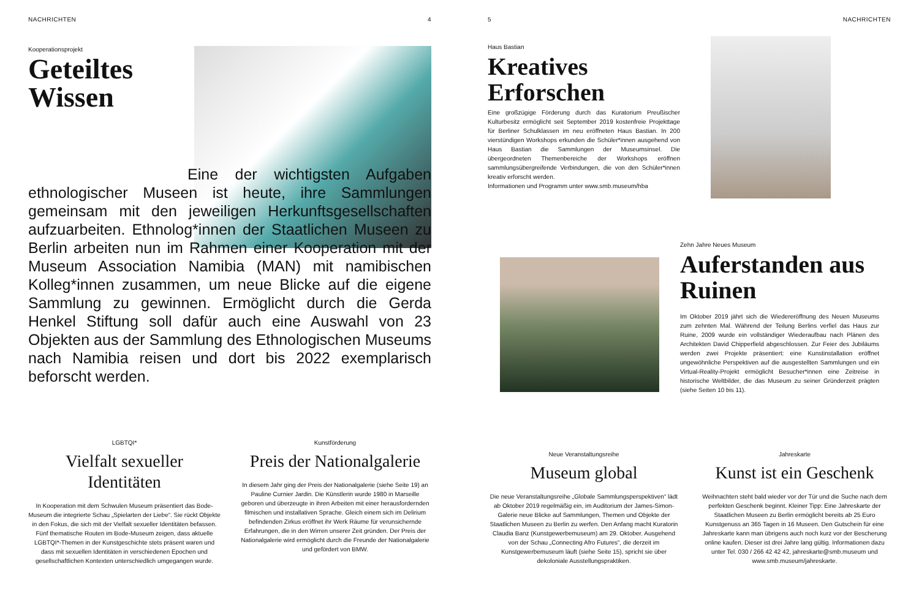NACHRICHTEN 4
Kooperationsprojekt
Geteiltes Wissen
Eine der wichtigsten Aufgaben ethnologischer Museen ist heute, ihre Sammlungen gemeinsam mit den jeweiligen Herkunftsgesellschaften aufzuarbeiten. Ethnolog*innen der Staatlichen Museen zu Berlin arbeiten nun im Rahmen einer Kooperation mit der Museum Association Namibia (MAN) mit namibischen Kolleg*innen zusammen, um neue Blicke auf die eigene Sammlung zu gewinnen. Ermöglicht durch die Gerda Henkel Stiftung soll dafür auch eine Auswahl von 23 Objekten aus der Sammlung des Ethnologischen Museums nach Namibia reisen und dort bis 2022 exemplarisch beforscht werden.
LGBTQI*
Vielfalt sexueller Identitäten
In Kooperation mit dem Schwulen Museum präsentiert das Bode-Museum die integrierte Schau „Spielarten der Liebe“. Sie rückt Objekte in den Fokus, die sich mit der Vielfalt sexueller Identitäten befassen. Fünf thematische Routen im Bode-Museum zeigen, dass aktuelle LGBTQI*-Themen in der Kunstgeschichte stets präsent waren und dass mit sexuellen Identitäten in verschiedenen Epochen und gesellschaftlichen Kontexten unterschiedlich umgegangen wurde.
Kunstförderung
Preis der Nationalgalerie
In diesem Jahr ging der Preis der Nationalgalerie (siehe Seite 19) an Pauline Curnier Jardin. Die Künstlerin wurde 1980 in Marseille geboren und überzeugte in ihren Arbeiten mit einer herausfordernden filmischen und installativen Sprache. Gleich einem sich im Delirium befindenden Zirkus eröffnet ihr Werk Räume für verunsichernde Erfahrungen, die in den Wirren unserer Zeit gründen. Der Preis der Nationalgalerie wird ermöglicht durch die Freunde der Nationalgalerie und gefördert von BMW.
5 NACHRICHTEN
Haus Bastian
Kreatives Erforschen
Eine großzügige Förderung durch das Kuratorium Preußischer Kulturbesitz ermöglicht seit September 2019 kostenfreie Projekttage für Berliner Schulklassen im neu eröffneten Haus Bastian. In 200 vierstündigen Workshops erkunden die Schüler*innen ausgehend von Haus Bastian die Sammlungen der Museumsinsel. Die übergeordneten Themenbereiche der Workshops eröffnen sammlungsübergreifende Verbindungen, die von den Schüler*innen kreativ erforscht werden.
Informationen und Programm unter www.smb.museum/hba
Zehn Jahre Neues Museum
Auferstanden aus Ruinen
Im Oktober 2019 jährt sich die Wiedereröffnung des Neuen Museums zum zehnten Mal. Während der Teilung Berlins verfiel das Haus zur Ruine, 2009 wurde ein vollständiger Wiederaufbau nach Plänen des Architekten David Chipperfield abgeschlossen. Zur Feier des Jubiläums werden zwei Projekte präsentiert: eine Kunstinstallation eröffnet ungewöhnliche Perspektiven auf die ausgestellten Sammlungen und ein Virtual-Reality-Projekt ermöglicht Besucher*innen eine Zeitreise in historische Weltbilder, die das Museum zu seiner Gründerzeit prägten (siehe Seiten 10 bis 11).
Neue Veranstaltungsreihe
Museum global
Die neue Veranstaltungsreihe „Globale Sammlungsperspektiven“ lädt ab Oktober 2019 regelmäßig ein, im Auditorium der James-Simon-Galerie neue Blicke auf Sammlungen, Themen und Objekte der Staatlichen Museen zu Berlin zu werfen. Den Anfang macht Kuratorin Claudia Banz (Kunstgewerbemuseum) am 29. Oktober. Ausgehend von der Schau „Connecting Afro Futures“, die derzeit im Kunstgewerbemuseum läuft (siehe Seite 15), spricht sie über dekoloniale Ausstellungspraktiken.
Jahreskarte
Kunst ist ein Geschenk
Weihnachten steht bald wieder vor der Tür und die Suche nach dem perfekten Geschenk beginnt. Kleiner Tipp: Eine Jahreskarte der Staatlichen Museen zu Berlin ermöglicht bereits ab 25 Euro Kunstgenuss an 365 Tagen in 16 Museen. Den Gutschein für eine Jahreskarte kann man übrigens auch noch kurz vor der Bescherung online kaufen. Dieser ist drei Jahre lang gültig. Informationen dazu unter Tel. 030 / 266 42 42 42, jahreskarte@smb.museum und www.smb.museum/jahreskarte.